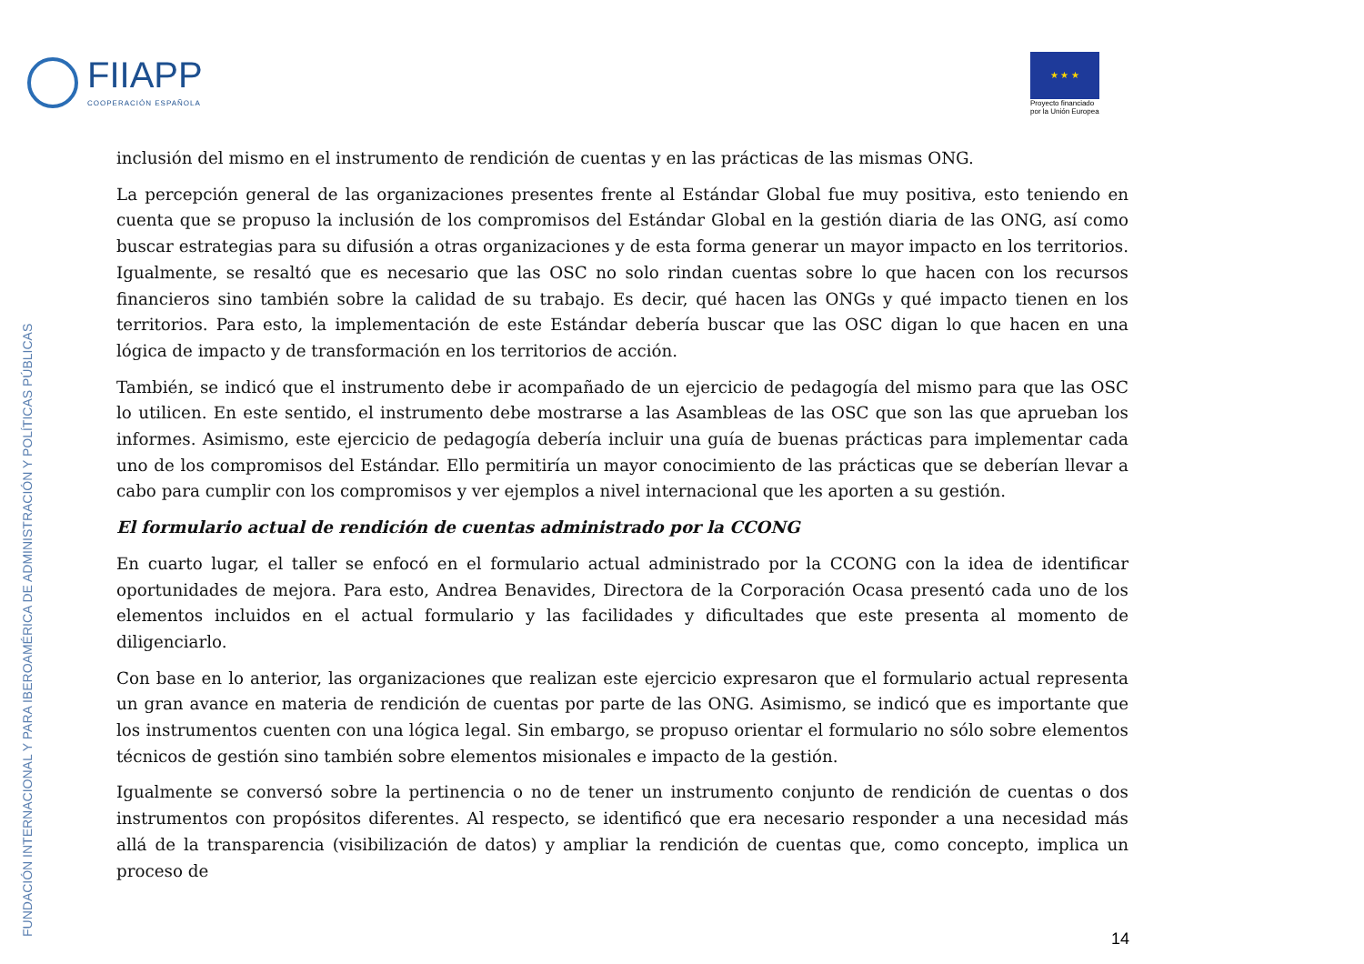FIIAPP
COOPERACIÓN ESPAÑOLA
★ ★ ★
Proyecto financiado
por la Unión Europea
FUNDACIÓN INTERNACIONAL Y PARA IBEROAMÉRICA DE ADMINISTRACIÓN Y POLÍTICAS PÚBLICAS
inclusión del mismo en el instrumento de rendición de cuentas y en las prácticas de las mismas ONG.
La percepción general de las organizaciones presentes frente al Estándar Global fue muy positiva, esto teniendo en cuenta que se propuso la inclusión de los compromisos del Estándar Global en la gestión diaria de las ONG, así como buscar estrategias para su difusión a otras organizaciones y de esta forma generar un mayor impacto en los territorios. Igualmente, se resaltó que es necesario que las OSC no solo rindan cuentas sobre lo que hacen con los recursos financieros sino también sobre la calidad de su trabajo. Es decir, qué hacen las ONGs y qué impacto tienen en los territorios. Para esto, la implementación de este Estándar debería buscar que las OSC digan lo que hacen en una lógica de impacto y de transformación en los territorios de acción.
También, se indicó que el instrumento debe ir acompañado de un ejercicio de pedagogía del mismo para que las OSC lo utilicen. En este sentido, el instrumento debe mostrarse a las Asambleas de las OSC que son las que aprueban los informes. Asimismo, este ejercicio de pedagogía debería incluir una guía de buenas prácticas para implementar cada uno de los compromisos del Estándar. Ello permitiría un mayor conocimiento de las prácticas que se deberían llevar a cabo para cumplir con los compromisos y ver ejemplos a nivel internacional que les aporten a su gestión.
El formulario actual de rendición de cuentas administrado por la CCONG
En cuarto lugar, el taller se enfocó en el formulario actual administrado por la CCONG con la idea de identificar oportunidades de mejora. Para esto, Andrea Benavides, Directora de la Corporación Ocasa presentó cada uno de los elementos incluidos en el actual formulario y las facilidades y dificultades que este presenta al momento de diligenciarlo.
Con base en lo anterior, las organizaciones que realizan este ejercicio expresaron que el formulario actual representa un gran avance en materia de rendición de cuentas por parte de las ONG. Asimismo, se indicó que es importante que los instrumentos cuenten con una lógica legal. Sin embargo, se propuso orientar el formulario no sólo sobre elementos técnicos de gestión sino también sobre elementos misionales e impacto de la gestión.
Igualmente se conversó sobre la pertinencia o no de tener un instrumento conjunto de rendición de cuentas o dos instrumentos con propósitos diferentes. Al respecto, se identificó que era necesario responder a una necesidad más allá de la transparencia (visibilización de datos) y ampliar la rendición de cuentas que, como concepto, implica un proceso de
14